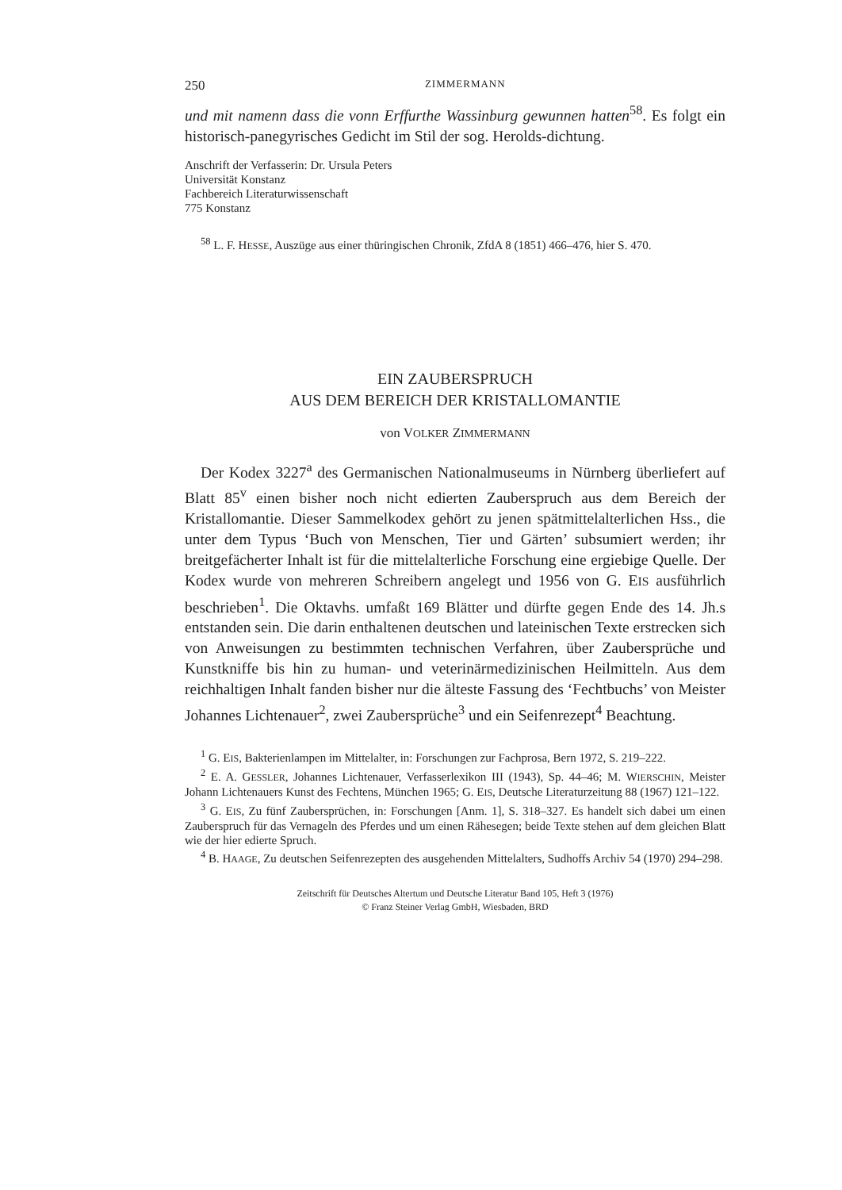250 ZIMMERMANN
und mit namenn dass die vonn Erffurthe Wassinburg gewunnen hatten<sup>58</sup>. Es folgt ein historisch-panegyrisches Gedicht im Stil der sog. Herolds-dichtung.
Anschrift der Verfasserin: Dr. Ursula Peters
Universität Konstanz
Fachbereich Literaturwissenschaft
775 Konstanz
<sup>58</sup> L. F. HESSE, Auszüge aus einer thüringischen Chronik, ZfdA 8 (1851) 466–476, hier S. 470.
EIN ZAUBERSPRUCH
AUS DEM BEREICH DER KRISTALLOMANTIE
von VOLKER ZIMMERMANN
Der Kodex 3227<sup>a</sup> des Germanischen Nationalmuseums in Nürnberg überliefert auf Blatt 85<sup>v</sup> einen bisher noch nicht edierten Zauberspruch aus dem Bereich der Kristallomantie. Dieser Sammelkodex gehört zu jenen spätmittelalterlichen Hss., die unter dem Typus ‘Buch von Menschen, Tier und Gärten’ subsumiert werden; ihr breitgefächerter Inhalt ist für die mittelalterliche Forschung eine ergiebige Quelle. Der Kodex wurde von mehreren Schreibern angelegt und 1956 von G. EIS ausführlich beschrieben<sup>1</sup>. Die Oktavhs. umfaßt 169 Blätter und dürfte gegen Ende des 14. Jh.s entstanden sein. Die darin enthaltenen deutschen und lateinischen Texte erstrecken sich von Anweisungen zu bestimmten technischen Verfahren, über Zaubersprüche und Kunstkniffe bis hin zu human- und veterinärmedizinischen Heilmitteln. Aus dem reichhaltigen Inhalt fanden bisher nur die älteste Fassung des ‘Fechtbuchs’ von Meister Johannes Lichtenauer<sup>2</sup>, zwei Zaubersprüche<sup>3</sup> und ein Seifenrezept<sup>4</sup> Beachtung.
<sup>1</sup> G. EIS, Bakterienlampen im Mittelalter, in: Forschungen zur Fachprosa, Bern 1972, S. 219–222.
<sup>2</sup> E. A. GESSLER, Johannes Lichtenauer, Verfasserlexikon III (1943), Sp. 44–46; M. WIERSCHIN, Meister Johann Lichtenauers Kunst des Fechtens, München 1965; G. EIS, Deutsche Literaturzeitung 88 (1967) 121–122.
<sup>3</sup> G. EIS, Zu fünf Zaubersprüchen, in: Forschungen [Anm. 1], S. 318–327. Es handelt sich dabei um einen Zauberspruch für das Vernageln des Pferdes und um einen Rähesegen; beide Texte stehen auf dem gleichen Blatt wie der hier edierte Spruch.
<sup>4</sup> B. HAAGE, Zu deutschen Seifenrezepten des ausgehenden Mittelalters, Sudhoffs Archiv 54 (1970) 294–298.
Zeitschrift für Deutsches Altertum und Deutsche Literatur Band 105, Heft 3 (1976)
© Franz Steiner Verlag GmbH, Wiesbaden, BRD